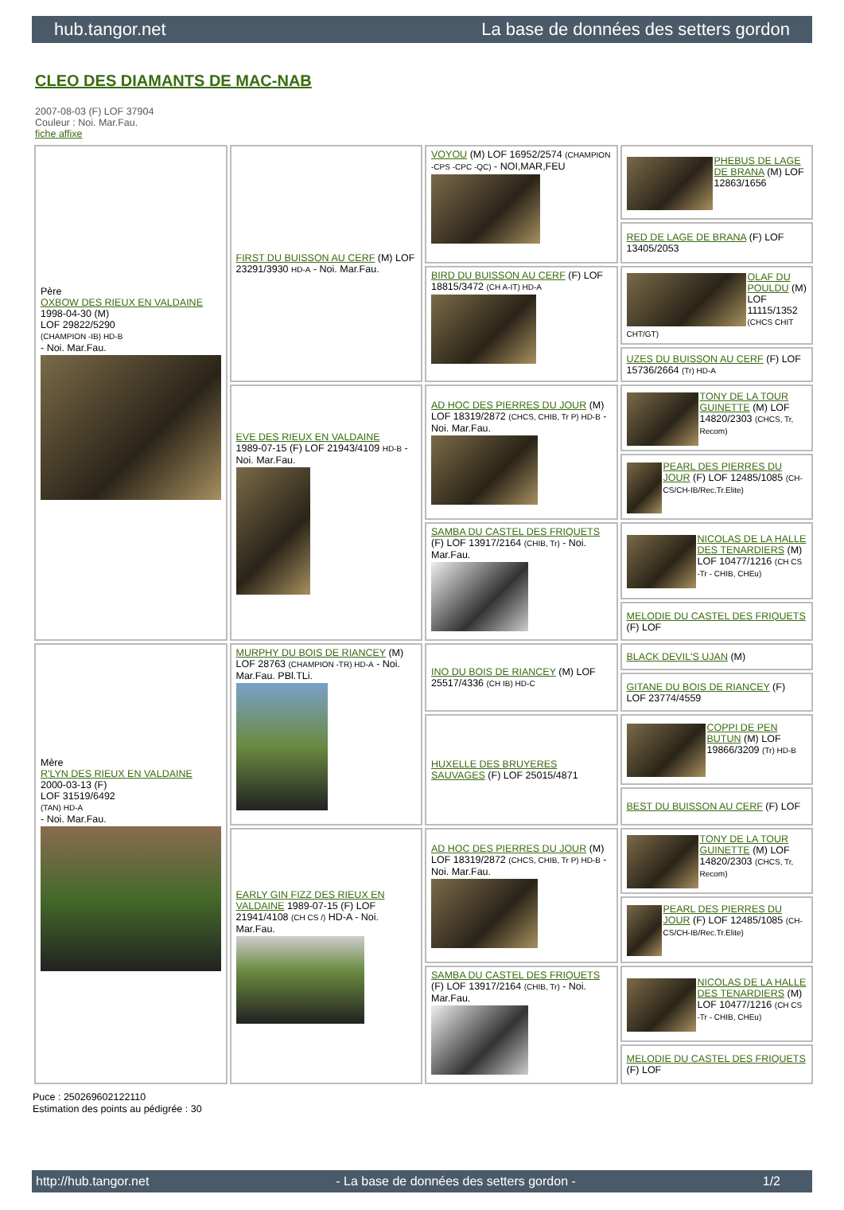hub.tangor.net La base de données des setters gordon
CLEO DES DIAMANTS DE MAC-NAB
2007-08-03 (F) LOF 37904
Couleur : Noi. Mar.Fau.
fiche affixe
| Père OXBOW DES RIEUX EN VALDAINE 1998-04-30 (M) LOF 29822/5290 (CHAMPION -IB) HD-B - Noi. Mar.Fau. | FIRST DU BUISSON AU CERF (M) LOF 23291/3930 HD-A - Noi. Mar.Fau. | VOYOU (M) LOF 16952/2574 (CHAMPION -CPS -CPC -QC) - NOI,MAR,FEU | PHEBUS DE LAGE DE BRANA (M) LOF 12863/1656 |
| | | | RED DE LAGE DE BRANA (F) LOF 13405/2053 |
| | | BIRD DU BUISSON AU CERF (F) LOF 18815/3472 (CH A-IT) HD-A | OLAF DU POULDU (M) LOF 11115/1352 (CHCS CHIT CHT/GT) |
| | | | UZES DU BUISSON AU CERF (F) LOF 15736/2664 (Tr) HD-A |
| | EVE DES RIEUX EN VALDAINE 1989-07-15 (F) LOF 21943/4109 HD-B - Noi. Mar.Fau. | AD HOC DES PIERRES DU JOUR (M) LOF 18319/2872 (CHCS, CHIB, Tr P) HD-B - Noi. Mar.Fau. | TONY DE LA TOUR GUINETTE (M) LOF 14820/2303 (CHCS, Tr, Recom) |
| | | | PEARL DES PIERRES DU JOUR (F) LOF 12485/1085 (CH-CS/CH-IB/Rec.Tr.Elite) |
| | | SAMBA DU CASTEL DES FRIQUETS (F) LOF 13917/2164 (CHIB, Tr) - Noi. Mar.Fau. | NICOLAS DE LA HALLE DES TENARDIERS (M) LOF 10477/1216 (CH CS -Tr - CHIB, CHEu) |
| | | | MELODIE DU CASTEL DES FRIQUETS (F) LOF |
| Mère R'LYN DES RIEUX EN VALDAINE 2000-03-13 (F) LOF 31519/6492 (TAN) HD-A - Noi. Mar.Fau. | MURPHY DU BOIS DE RIANCEY (M) LOF 28763 (CHAMPION -TR) HD-A - Noi. Mar.Fau. PBl.TLi. | INO DU BOIS DE RIANCEY (M) LOF 25517/4336 (CH IB) HD-C | BLACK DEVIL'S UJAN (M) |
| | | | GITANE DU BOIS DE RIANCEY (F) LOF 23774/4559 |
| | | HUXELLE DES BRUYERES SAUVAGES (F) LOF 25015/4871 | COPPI DE PEN BUTUN (M) LOF 19866/3209 (Tr) HD-B |
| | | | BEST DU BUISSON AU CERF (F) LOF |
| | EARLY GIN FIZZ DES RIEUX EN VALDAINE 1989-07-15 (F) LOF 21941/4108 (CH CS /) HD-A - Noi. Mar.Fau. | AD HOC DES PIERRES DU JOUR (M) LOF 18319/2872 (CHCS, CHIB, Tr P) HD-B - Noi. Mar.Fau. | TONY DE LA TOUR GUINETTE (M) LOF 14820/2303 (CHCS, Tr, Recom) |
| | | | PEARL DES PIERRES DU JOUR (F) LOF 12485/1085 (CH-CS/CH-IB/Rec.Tr.Elite) |
| | | SAMBA DU CASTEL DES FRIQUETS (F) LOF 13917/2164 (CHIB, Tr) - Noi. Mar.Fau. | NICOLAS DE LA HALLE DES TENARDIERS (M) LOF 10477/1216 (CH CS -Tr - CHIB, CHEu) |
| | | | MELODIE DU CASTEL DES FRIQUETS (F) LOF |
Puce : 250269602122110
Estimation des points au pédigrée : 30
http://hub.tangor.net - La base de données des setters gordon - 1/2